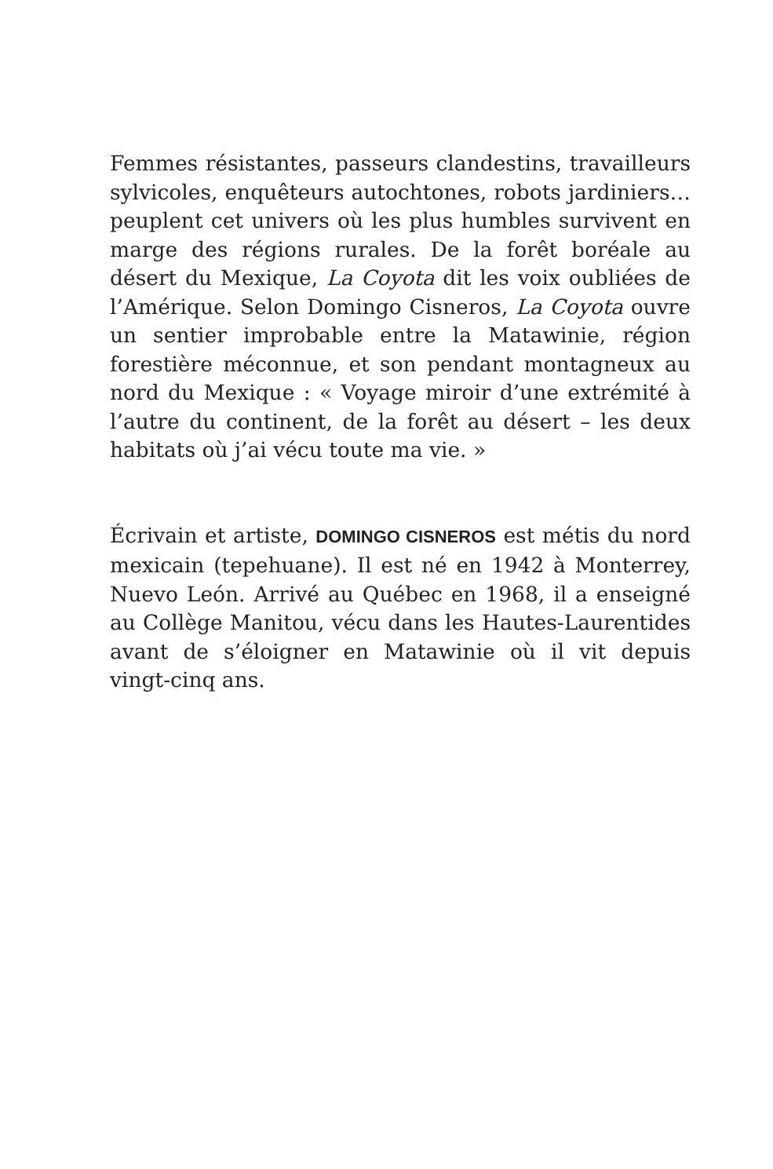Femmes résistantes, passeurs clandestins, travailleurs sylvicoles, enquêteurs autochtones, robots jardiniers… peuplent cet univers où les plus humbles survivent en marge des régions rurales. De la forêt boréale au désert du Mexique, La Coyota dit les voix oubliées de l’Amérique. Selon Domingo Cisneros, La Coyota ouvre un sentier improbable entre la Matawinie, région forestière méconnue, et son pendant montagneux au nord du Mexique : « Voyage miroir d’une extrémité à l’autre du continent, de la forêt au désert – les deux habitats où j’ai vécu toute ma vie. »
Écrivain et artiste, DOMINGO CISNEROS est métis du nord mexicain (tepehuane). Il est né en 1942 à Monterrey, Nuevo León. Arrivé au Québec en 1968, il a enseigné au Collège Manitou, vécu dans les Hautes-Laurentides avant de s’éloigner en Matawinie où il vit depuis vingt-cinq ans.